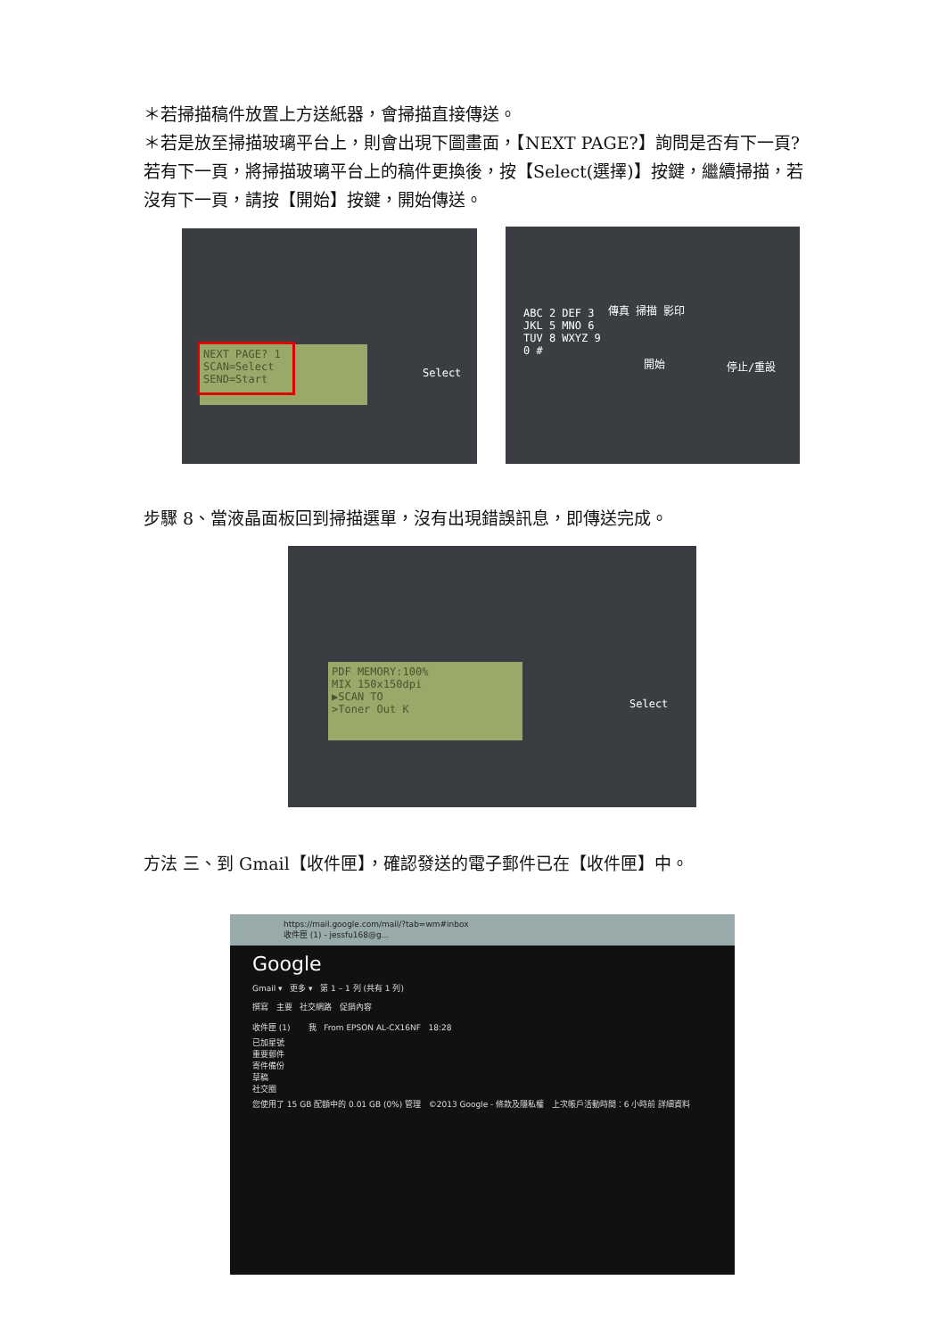＊若掃描稿件放置上方送紙器，會掃描直接傳送。
＊若是放至掃描玻璃平台上，則會出現下圖畫面，【NEXT PAGE?】詢問是否有下一頁?若有下一頁，將掃描玻璃平台上的稿件更換後，按【Select(選擇)】按鍵，繼續掃描，若沒有下一頁，請按【開始】按鍵，開始傳送。
NEXT PAGE? 1
SCAN=Select
SEND=Start
Select
ABC 2 DEF 3
JKL 5 MNO 6
TUV 8 WXYZ 9
0 #
傳真 掃描 影印
開始 停止/重設
步驟 8、當液晶面板回到掃描選單，沒有出現錯誤訊息，即傳送完成。
PDF MEMORY:100%
MIX 150x150dpi
▶SCAN TO
>Toner Out K
Select
方法 三、到 Gmail【收件匣】，確認發送的電子郵件已在【收件匣】中。
https://mail.google.com/mail/?tab=wm#inbox
收件匣 (1) - jessfu168@g...
Google
Gmail ▾ 更多 ▾ 第 1 – 1 列 (共有 1 列)
撰寫 主要 社交網路 促銷內容
收件匣 (1) 我 From EPSON AL-CX16NF 18:28
已加星號
重要郵件
寄件備份
草稿
社交圈
您使用了 15 GB 配額中的 0.01 GB (0%) 管理 ©2013 Google - 條款及隱私權 上次帳戶活動時間：6 小時前 詳細資料